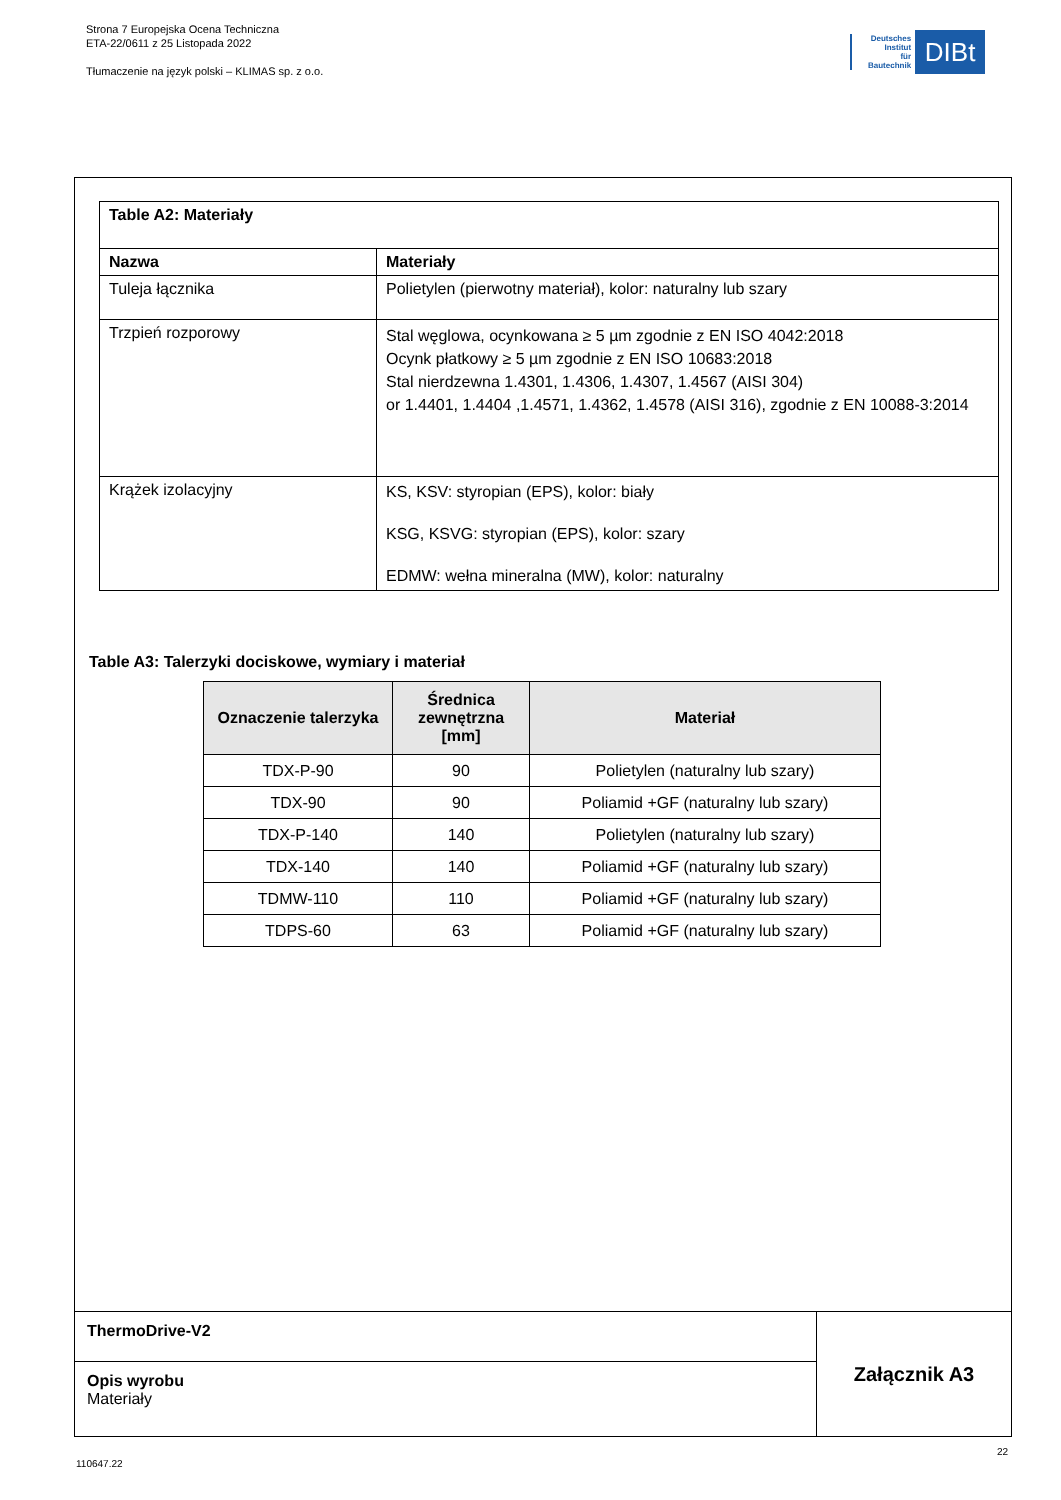Strona 7 Europejska Ocena Techniczna
ETA-22/0611 z 25 Listopada 2022
Tłumaczenie na język polski – KLIMAS sp. z o.o.
Deutsches
Institut
für
Bautechnik
DIBt
| Table A2: Materiały | |
| --- | --- |
| Nazwa | Materiały |
| Tuleja łącznika | Polietylen (pierwotny materiał), kolor: naturalny lub szary |
| Trzpień rozporowy | Stal węglowa, ocynkowana ≥ 5 µm zgodnie z EN ISO 4042:2018 Ocynk płatkowy ≥ 5 µm zgodnie z EN ISO 10683:2018 Stal nierdzewna 1.4301, 1.4306, 1.4307, 1.4567 (AISI 304) or 1.4401, 1.4404 ,1.4571, 1.4362, 1.4578 (AISI 316), zgodnie z EN 10088-3:2014 |
| Krążek izolacyjny | KS, KSV: styropian (EPS), kolor: biały KSG, KSVG: styropian (EPS), kolor: szary EDMW: wełna mineralna (MW), kolor: naturalny |
Table A3: Talerzyki dociskowe, wymiary i materiał
| Oznaczenie talerzyka | Średnica zewnętrzna [mm] | Materiał |
| --- | --- | --- |
| TDX-P-90 | 90 | Polietylen (naturalny lub szary) |
| TDX-90 | 90 | Poliamid +GF (naturalny lub szary) |
| TDX-P-140 | 140 | Polietylen (naturalny lub szary) |
| TDX-140 | 140 | Poliamid +GF (naturalny lub szary) |
| TDMW-110 | 110 | Poliamid +GF (naturalny lub szary) |
| TDPS-60 | 63 | Poliamid +GF (naturalny lub szary) |
ThermoDrive-V2
Opis wyrobu
Materiały
Załącznik A3
22
110647.22